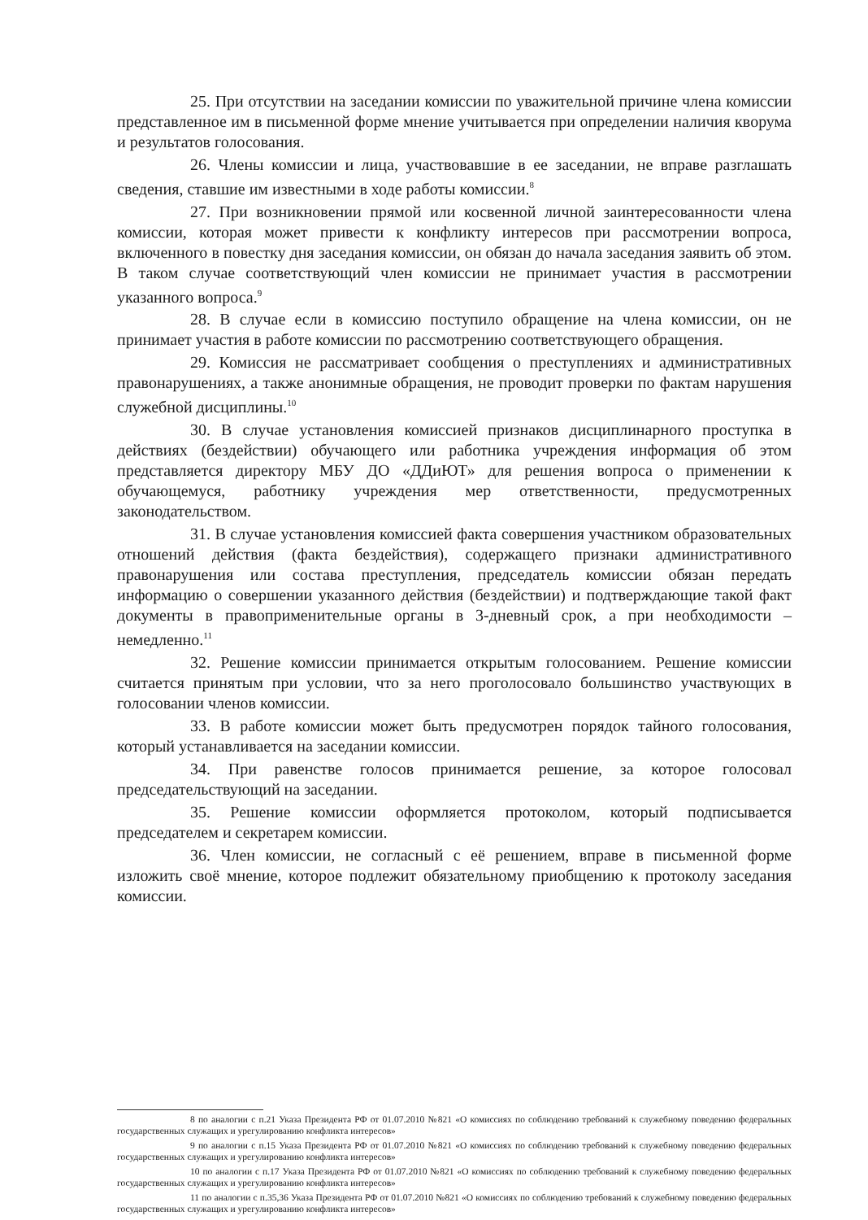25. При отсутствии на заседании комиссии по уважительной причине члена комиссии представленное им в письменной форме мнение учитывается при определении наличия кворума и результатов голосования.
26. Члены комиссии и лица, участвовавшие в ее заседании, не вправе разглашать сведения, ставшие им известными в ходе работы комиссии.<sup>8</sup>
27. При возникновении прямой или косвенной личной заинтересованности члена комиссии, которая может привести к конфликту интересов при рассмотрении вопроса, включенного в повестку дня заседания комиссии, он обязан до начала заседания заявить об этом. В таком случае соответствующий член комиссии не принимает участия в рассмотрении указанного вопроса.<sup>9</sup>
28. В случае если в комиссию поступило обращение на члена комиссии, он не принимает участия в работе комиссии по рассмотрению соответствующего обращения.
29. Комиссия не рассматривает сообщения о преступлениях и административных правонарушениях, а также анонимные обращения, не проводит проверки по фактам нарушения служебной дисциплины.<sup>10</sup>
30. В случае установления комиссией признаков дисциплинарного проступка в действиях (бездействии) обучающего или работника учреждения информация об этом представляется директору МБУ ДО «ДДиЮТ» для решения вопроса о применении к обучающемуся, работнику учреждения мер ответственности, предусмотренных законодательством.
31. В случае установления комиссией факта совершения участником образовательных отношений действия (факта бездействия), содержащего признаки административного правонарушения или состава преступления, председатель комиссии обязан передать информацию о совершении указанного действия (бездействии) и подтверждающие такой факт документы в правоприменительные органы в 3-дневный срок, а при необходимости – немедленно.<sup>11</sup>
32. Решение комиссии принимается открытым голосованием. Решение комиссии считается принятым при условии, что за него проголосовало большинство участвующих в голосовании членов комиссии.
33. В работе комиссии может быть предусмотрен порядок тайного голосования, который устанавливается на заседании комиссии.
34. При равенстве голосов принимается решение, за которое голосовал председательствующий на заседании.
35. Решение комиссии оформляется протоколом, который подписывается председателем и секретарем комиссии.
36. Член комиссии, не согласный с её решением, вправе в письменной форме изложить своё мнение, которое подлежит обязательному приобщению к протоколу заседания комиссии.
8 по аналогии с п.21 Указа Президента РФ от 01.07.2010 №821 «О комиссиях по соблюдению требований к служебному поведению федеральных государственных служащих и урегулированию конфликта интересов»
9 по аналогии с п.15 Указа Президента РФ от 01.07.2010 №821 «О комиссиях по соблюдению требований к служебному поведению федеральных государственных служащих и урегулированию конфликта интересов»
10 по аналогии с п.17 Указа Президента РФ от 01.07.2010 №821 «О комиссиях по соблюдению требований к служебному поведению федеральных государственных служащих и урегулированию конфликта интересов»
11 по аналогии с п.35,36 Указа Президента РФ от 01.07.2010 №821 «О комиссиях по соблюдению требований к служебному поведению федеральных государственных служащих и урегулированию конфликта интересов»